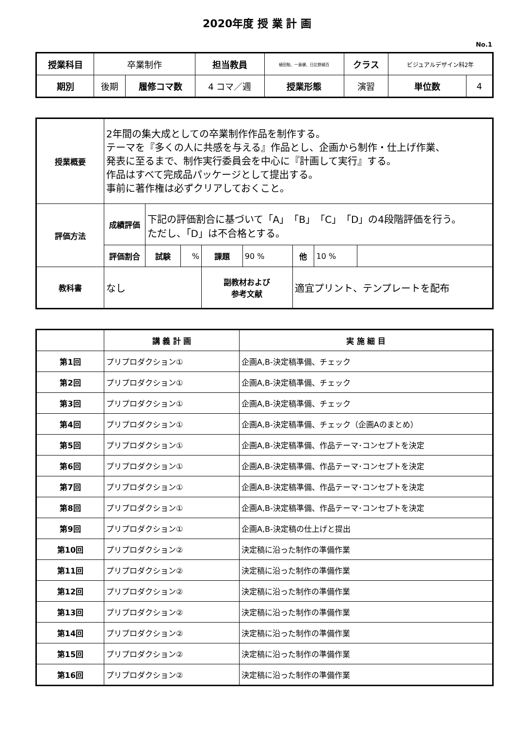2020年度 授 業 計 画
No.1
| 授業科目 | 卒業制作 | | 担当教員 | 植田勉、一島健、日比野越百 | クラス | ビジュアルデザイン科2年 | |
| 期別 | 後期 | 履修コマ数 | 4 コマ／週 | 授業形態 | 演習 | 単位数 | 4 |
| 授業概要 | 2年間の集大成としての卒業制作作品を制作する。 テーマを『多くの人に共感を与える』作品とし、企画から制作・仕上げ作業、 発表に至るまで、制作実行委員会を中心に『計画して実行』する。 作品はすべて完成品パッケージとして提出する。 事前に著作権は必ずクリアしておくこと。 | | | | | | | |
| 評価方法 | 成績評価 | 下記の評価割合に基づいて「A」「B」「C」「D」の4段階評価を行う。 ただし、「D」は不合格とする。 | | | | | | |
| | 評価割合 | 試験 | % | 課題 | 90 % | 他 | 10 % | |
| 教科書 | なし | | | 副教材および 参考文献 | | 適宜プリント、テンプレートを配布 | | |
| | 講 義 計 画 | 実 施 細 目 |
| 第1回 | プリプロダクション① | 企画A,B-決定稿準備、チェック |
| 第2回 | プリプロダクション① | 企画A,B-決定稿準備、チェック |
| 第3回 | プリプロダクション① | 企画A,B-決定稿準備、チェック |
| 第4回 | プリプロダクション① | 企画A,B-決定稿準備、チェック（企画Aのまとめ） |
| 第5回 | プリプロダクション① | 企画A,B-決定稿準備、作品テーマ･コンセプトを決定 |
| 第6回 | プリプロダクション① | 企画A,B-決定稿準備、作品テーマ･コンセプトを決定 |
| 第7回 | プリプロダクション① | 企画A,B-決定稿準備、作品テーマ･コンセプトを決定 |
| 第8回 | プリプロダクション① | 企画A,B-決定稿準備、作品テーマ･コンセプトを決定 |
| 第9回 | プリプロダクション① | 企画A,B-決定稿の仕上げと提出 |
| 第10回 | プリプロダクション② | 決定稿に沿った制作の準備作業 |
| 第11回 | プリプロダクション② | 決定稿に沿った制作の準備作業 |
| 第12回 | プリプロダクション② | 決定稿に沿った制作の準備作業 |
| 第13回 | プリプロダクション② | 決定稿に沿った制作の準備作業 |
| 第14回 | プリプロダクション② | 決定稿に沿った制作の準備作業 |
| 第15回 | プリプロダクション② | 決定稿に沿った制作の準備作業 |
| 第16回 | プリプロダクション② | 決定稿に沿った制作の準備作業 |